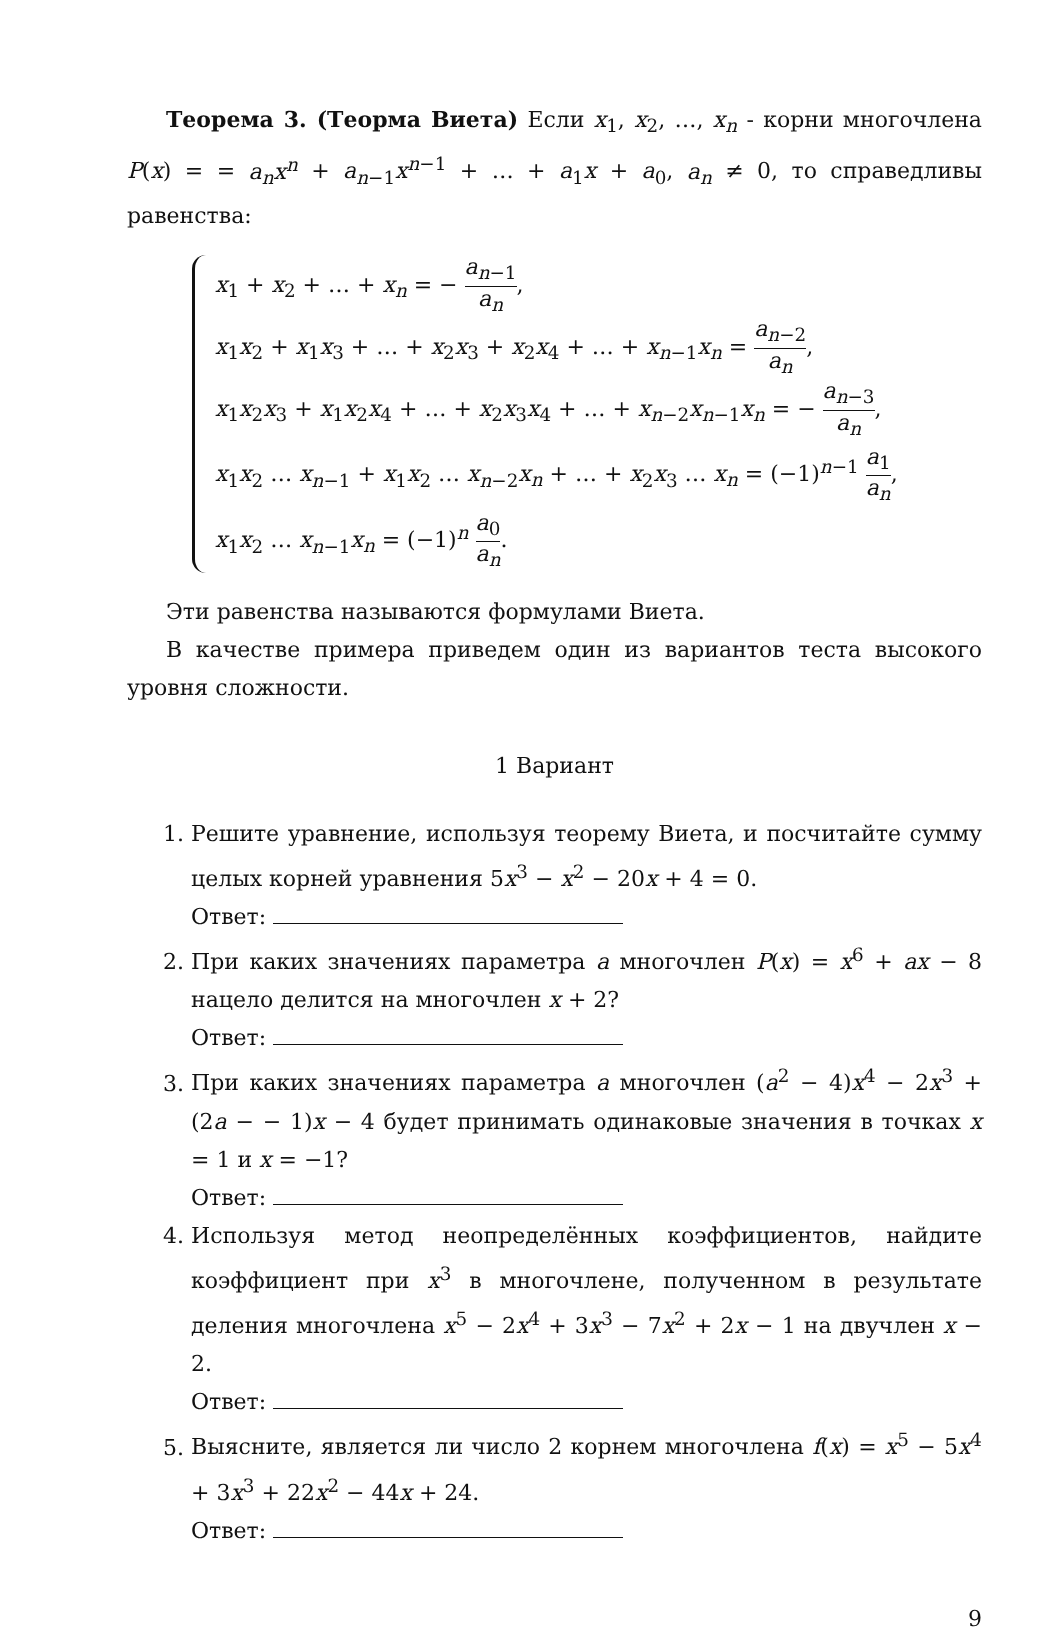Теорема 3. (Теорма Виета) Если x<sub>1</sub>, x<sub>2</sub>, …, x<sub>n</sub> - корни многочлена P(x) = = a<sub>n</sub>x<sup>n</sup> + a<sub>n−1</sub>x<sup>n−1</sup> + … + a<sub>1</sub>x + a<sub>0</sub>, a<sub>n</sub> ≠ 0, то справедливы равенства:
x<sub>1</sub> + x<sub>2</sub> + … + x<sub>n</sub> = − a<sub>n−1</sub> a<sub>n</sub>,
x<sub>1</sub>x<sub>2</sub> + x<sub>1</sub>x<sub>3</sub> + … + x<sub>2</sub>x<sub>3</sub> + x<sub>2</sub>x<sub>4</sub> + … + x<sub>n−1</sub>x<sub>n</sub> = a<sub>n−2</sub> a<sub>n</sub>,
x<sub>1</sub>x<sub>2</sub>x<sub>3</sub> + x<sub>1</sub>x<sub>2</sub>x<sub>4</sub> + … + x<sub>2</sub>x<sub>3</sub>x<sub>4</sub> + … + x<sub>n−2</sub>x<sub>n−1</sub>x<sub>n</sub> = − a<sub>n−3</sub> a<sub>n</sub>,
x<sub>1</sub>x<sub>2</sub> … x<sub>n−1</sub> + x<sub>1</sub>x<sub>2</sub> … x<sub>n−2</sub>x<sub>n</sub> + … + x<sub>2</sub>x<sub>3</sub> … x<sub>n</sub> = (−1)<sup>n−1</sup> a<sub>1</sub> a<sub>n</sub>,
x<sub>1</sub>x<sub>2</sub> … x<sub>n−1</sub>x<sub>n</sub> = (−1)<sup>n</sup> a<sub>0</sub> a<sub>n</sub>.
Эти равенства называются формулами Виета.
В качестве примера приведем один из вариантов теста высокого уровня сложности.
1 Вариант
1. Решите уравнение, используя теорему Виета, и посчитайте сумму целых корней уравнения 5x<sup>3</sup> − x<sup>2</sup> − 20x + 4 = 0.
Ответ:
2. При каких значениях параметра a многочлен P(x) = x<sup>6</sup> + ax − 8 нацело делится на многочлен x + 2?
Ответ:
3. При каких значениях параметра a многочлен (a<sup>2</sup> − 4)x<sup>4</sup> − 2x<sup>3</sup> + (2a − − 1)x − 4 будет принимать одинаковые значения в точках x = 1 и x = −1?
Ответ:
4. Используя метод неопределённых коэффициентов, найдите коэффициент при x<sup>3</sup> в многочлене, полученном в результате деления многочлена x<sup>5</sup> − 2x<sup>4</sup> + 3x<sup>3</sup> − 7x<sup>2</sup> + 2x − 1 на двучлен x − 2.
Ответ:
5. Выясните, является ли число 2 корнем многочлена f(x) = x<sup>5</sup> − 5x<sup>4</sup> + 3x<sup>3</sup> + 22x<sup>2</sup> − 44x + 24.
Ответ:
9